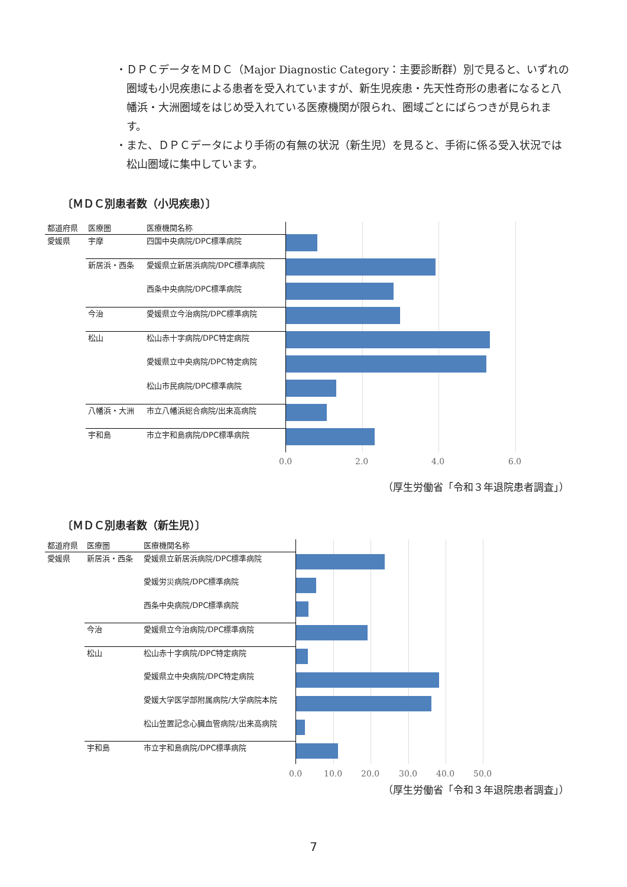・ＤＰＣデータをＭＤＣ（Major Diagnostic Category：主要診断群）別で見ると、いずれの圏域も小児疾患による患者を受入れていますが、新生児疾患・先天性奇形の患者になると八幡浜・大洲圏域をはじめ受入れている医療機関が限られ、圏域ごとにばらつきが見られます。
・また、ＤＰＣデータにより手術の有無の状況（新生児）を見ると、手術に係る受入状況では松山圏域に集中しています。
〔ＭＤＣ別患者数（小児疾患）〕
| 都道府県 | 医療圏 | 医療機関名称 |
| --- | --- | --- |
| 愛媛県 | 宇摩 | 四国中央病院/DPC標準病院 |
| | 新居浜・西条 | 愛媛県立新居浜病院/DPC標準病院 |
| | | 西条中央病院/DPC標準病院 |
| | 今治 | 愛媛県立今治病院/DPC標準病院 |
| | 松山 | 松山赤十字病院/DPC特定病院 |
| | | 愛媛県立中央病院/DPC特定病院 |
| | | 松山市民病院/DPC標準病院 |
| | 八幡浜・大洲 | 市立八幡浜総合病院/出来高病院 |
| | 宇和島 | 市立宇和島病院/DPC標準病院 |
0.0 2.0 4.0 6.0
（厚生労働省「令和３年退院患者調査」）
〔ＭＤＣ別患者数（新生児）〕
| 都道府県 | 医療圏 | 医療機関名称 |
| --- | --- | --- |
| 愛媛県 | 新居浜・西条 | 愛媛県立新居浜病院/DPC標準病院 |
| | | 愛媛労災病院/DPC標準病院 |
| | | 西条中央病院/DPC標準病院 |
| | 今治 | 愛媛県立今治病院/DPC標準病院 |
| | 松山 | 松山赤十字病院/DPC特定病院 |
| | | 愛媛県立中央病院/DPC特定病院 |
| | | 愛媛大学医学部附属病院/大学病院本院 |
| | | 松山笠置記念心臓血管病院/出来高病院 |
| | 宇和島 | 市立宇和島病院/DPC標準病院 |
0.0 10.0 20.0 30.0 40.0 50.0
（厚生労働省「令和３年退院患者調査」）
7